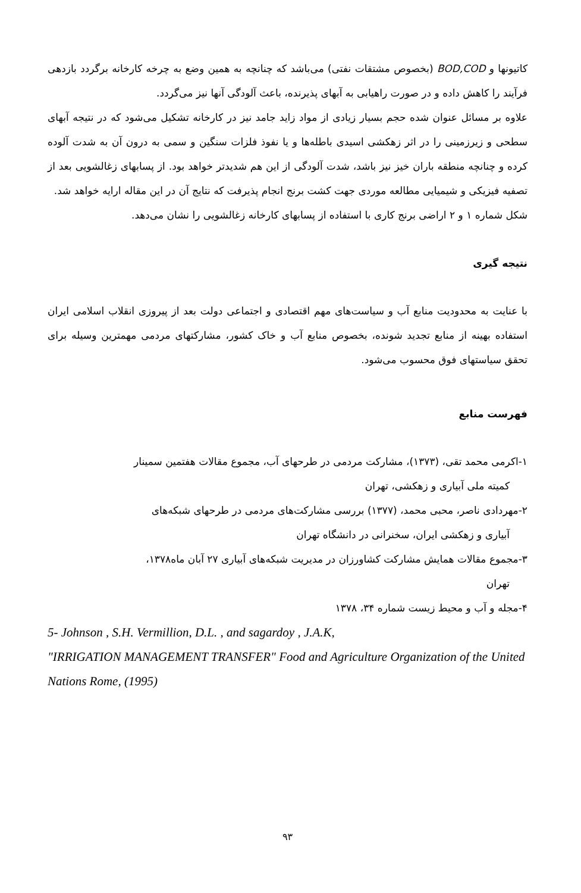کاتیونها و BOD,COD (بخصوص مشتقات نفتی) می‌باشد که چنانچه به همین وضع به چرخه کارخانه برگردد بازدهی فرآیند را کاهش داده و در صورت راهیابی به آبهای پذیرنده، باعث آلودگی آنها نیز می‌گردد.
علاوه بر مسائل عنوان شده حجم بسیار زیادی از مواد زاید جامد نیز در کارخانه تشکیل می‌شود که در نتیجه آبهای سطحی و زیرزمینی را در اثر زهکشی اسیدی باطله‌ها و یا نفوذ فلزات سنگین و سمی به درون آن به شدت آلوده کرده و چنانچه منطقه باران خیز نیز باشد، شدت آلودگی از این هم شدیدتر خواهد بود. از پسابهای زغالشویی بعد از تصفیه فیزیکی و شیمیایی مطالعه موردی جهت کشت برنج انجام پذیرفت که نتایج آن در این مقاله ارایه خواهد شد.
شکل شماره ۱ و ۲ اراضی برنج کاری با استفاده از پسابهای کارخانه زغالشویی را نشان می‌دهد.
نتیجه گیری
با عنایت به محدودیت منابع آب و سیاست‌های مهم اقتصادی و اجتماعی دولت بعد از پیروزی انقلاب اسلامی ایران استفاده بهینه از منابع تجدید شونده، بخصوص منابع آب و خاک کشور، مشارکتهای مردمی مهمترین وسیله برای تحقق سیاستهای فوق محسوب می‌شود.
فهرست منابع
۱-اکرمی محمد تقی، (۱۳۷۳)، مشارکت مردمی در طرحهای آب، مجموع مقالات هفتمین سمینار
کمیته ملی آبیاری و زهکشی، تهران
۲-مهردادی ناصر، محبی محمد، (۱۳۷۷) بررسی مشارکت‌های مردمی در طرحهای شبکه‌های
آبیاری و زهکشی ایران، سخنرانی در دانشگاه تهران
۳-مجموع مقالات همایش مشارکت کشاورزان در مدیریت شبکه‌های آبیاری ۲۷ آبان ماه۱۳۷۸،
تهران
۴-مجله و آب و محیط زیست شماره ۳۴، ۱۳۷۸
5- Johnson , S.H. Vermillion, D.L. , and sagardoy , J.A.K,
"IRRIGATION MANAGEMENT TRANSFER" Food and Agriculture Organization of the United Nations Rome, (1995)
۹۳